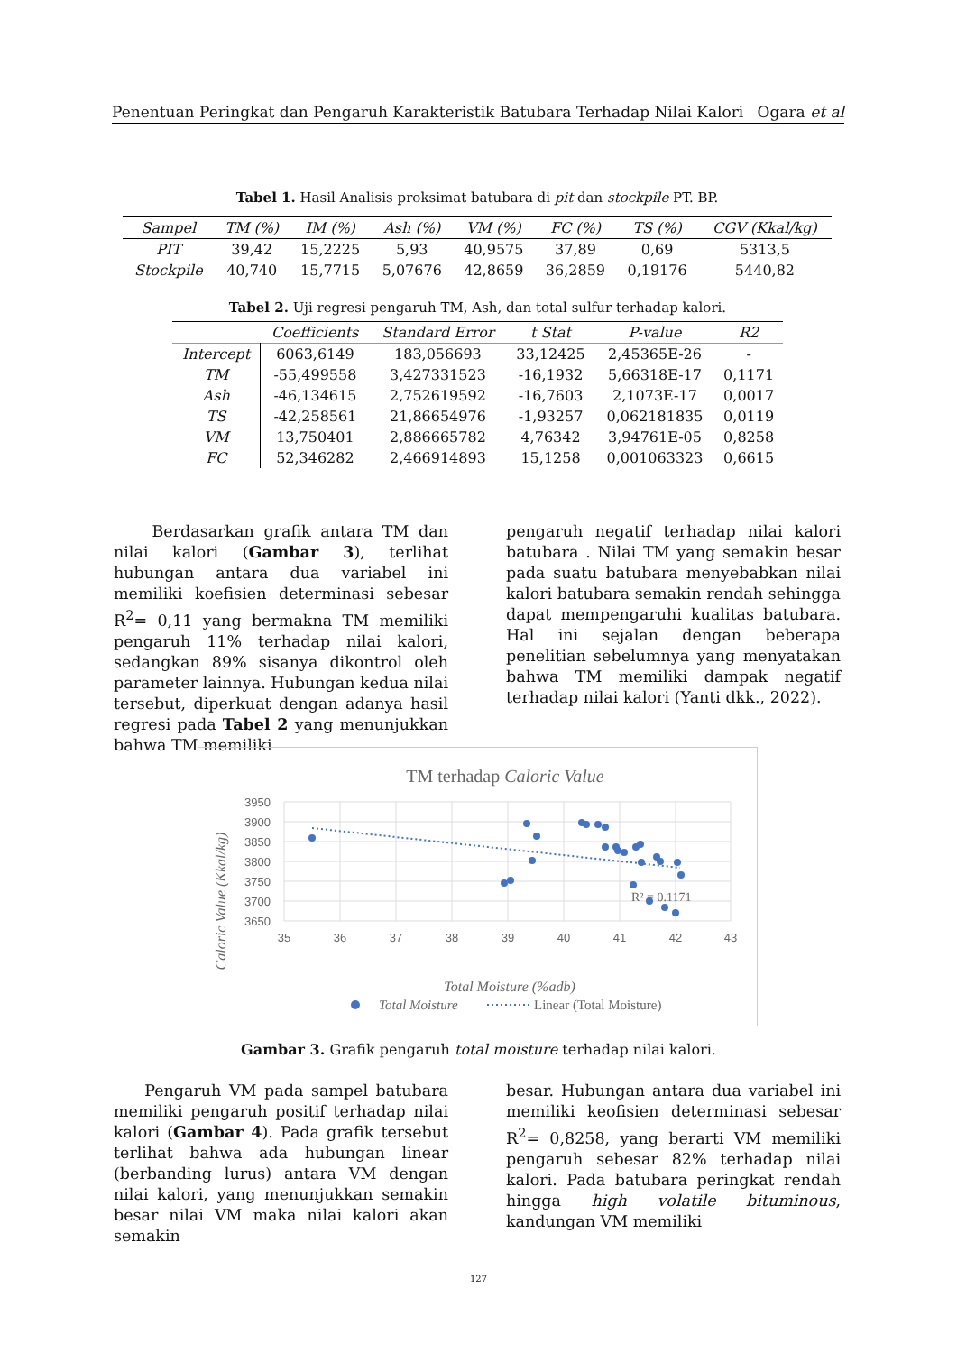Penentuan Peringkat dan Pengaruh Karakteristik Batubara Terhadap Nilai Kalori Ogara et al
Tabel 1. Hasil Analisis proksimat batubara di pit dan stockpile PT. BP.
| Sampel | TM (%) | IM (%) | Ash (%) | VM (%) | FC (%) | TS (%) | CGV (Kkal/kg) |
| --- | --- | --- | --- | --- | --- | --- | --- |
| PIT | 39,42 | 15,2225 | 5,93 | 40,9575 | 37,89 | 0,69 | 5313,5 |
| Stockpile | 40,740 | 15,7715 | 5,07676 | 42,8659 | 36,2859 | 0,19176 | 5440,82 |
Tabel 2. Uji regresi pengaruh TM, Ash, dan total sulfur terhadap kalori.
| | Coefficients | Standard Error | t Stat | P-value | R2 |
| --- | --- | --- | --- | --- | --- |
| Intercept | 6063,6149 | 183,056693 | 33,12425 | 2,45365E-26 | - |
| TM | -55,499558 | 3,427331523 | -16,1932 | 5,66318E-17 | 0,1171 |
| Ash | -46,134615 | 2,752619592 | -16,7603 | 2,1073E-17 | 0,0017 |
| TS | -42,258561 | 21,86654976 | -1,93257 | 0,062181835 | 0,0119 |
| VM | 13,750401 | 2,886665782 | 4,76342 | 3,94761E-05 | 0,8258 |
| FC | 52,346282 | 2,466914893 | 15,1258 | 0,001063323 | 0,6615 |
Berdasarkan grafik antara TM dan nilai kalori (Gambar 3), terlihat hubungan antara dua variabel ini memiliki koefisien determinasi sebesar R<sup>2</sup>= 0,11 yang bermakna TM memiliki pengaruh 11% terhadap nilai kalori, sedangkan 89% sisanya dikontrol oleh parameter lainnya. Hubungan kedua nilai tersebut, diperkuat dengan adanya hasil regresi pada Tabel 2 yang menunjukkan bahwa TM memiliki
pengaruh negatif terhadap nilai kalori batubara . Nilai TM yang semakin besar pada suatu batubara menyebabkan nilai kalori batubara semakin rendah sehingga dapat mempengaruhi kualitas batubara. Hal ini sejalan dengan beberapa penelitian sebelumnya yang menyatakan bahwa TM memiliki dampak negatif terhadap nilai kalori (Yanti dkk., 2022).
TM terhadap Caloric Value
3950
3900
3850
3800
3750
3700
3650
35
36
37
38
39
40
41
42
43
R² = 0.1171
Total Moisture (%adb)
Caloric Value (Kkal/kg)
Total Moisture
Linear (Total Moisture)
Gambar 3. Grafik pengaruh total moisture terhadap nilai kalori.
Pengaruh VM pada sampel batubara memiliki pengaruh positif terhadap nilai kalori (Gambar 4). Pada grafik tersebut terlihat bahwa ada hubungan linear (berbanding lurus) antara VM dengan nilai kalori, yang menunjukkan semakin besar nilai VM maka nilai kalori akan semakin
besar. Hubungan antara dua variabel ini memiliki keofisien determinasi sebesar R<sup>2</sup>= 0,8258, yang berarti VM memiliki pengaruh sebesar 82% terhadap nilai kalori. Pada batubara peringkat rendah hingga high volatile bituminous, kandungan VM memiliki
127